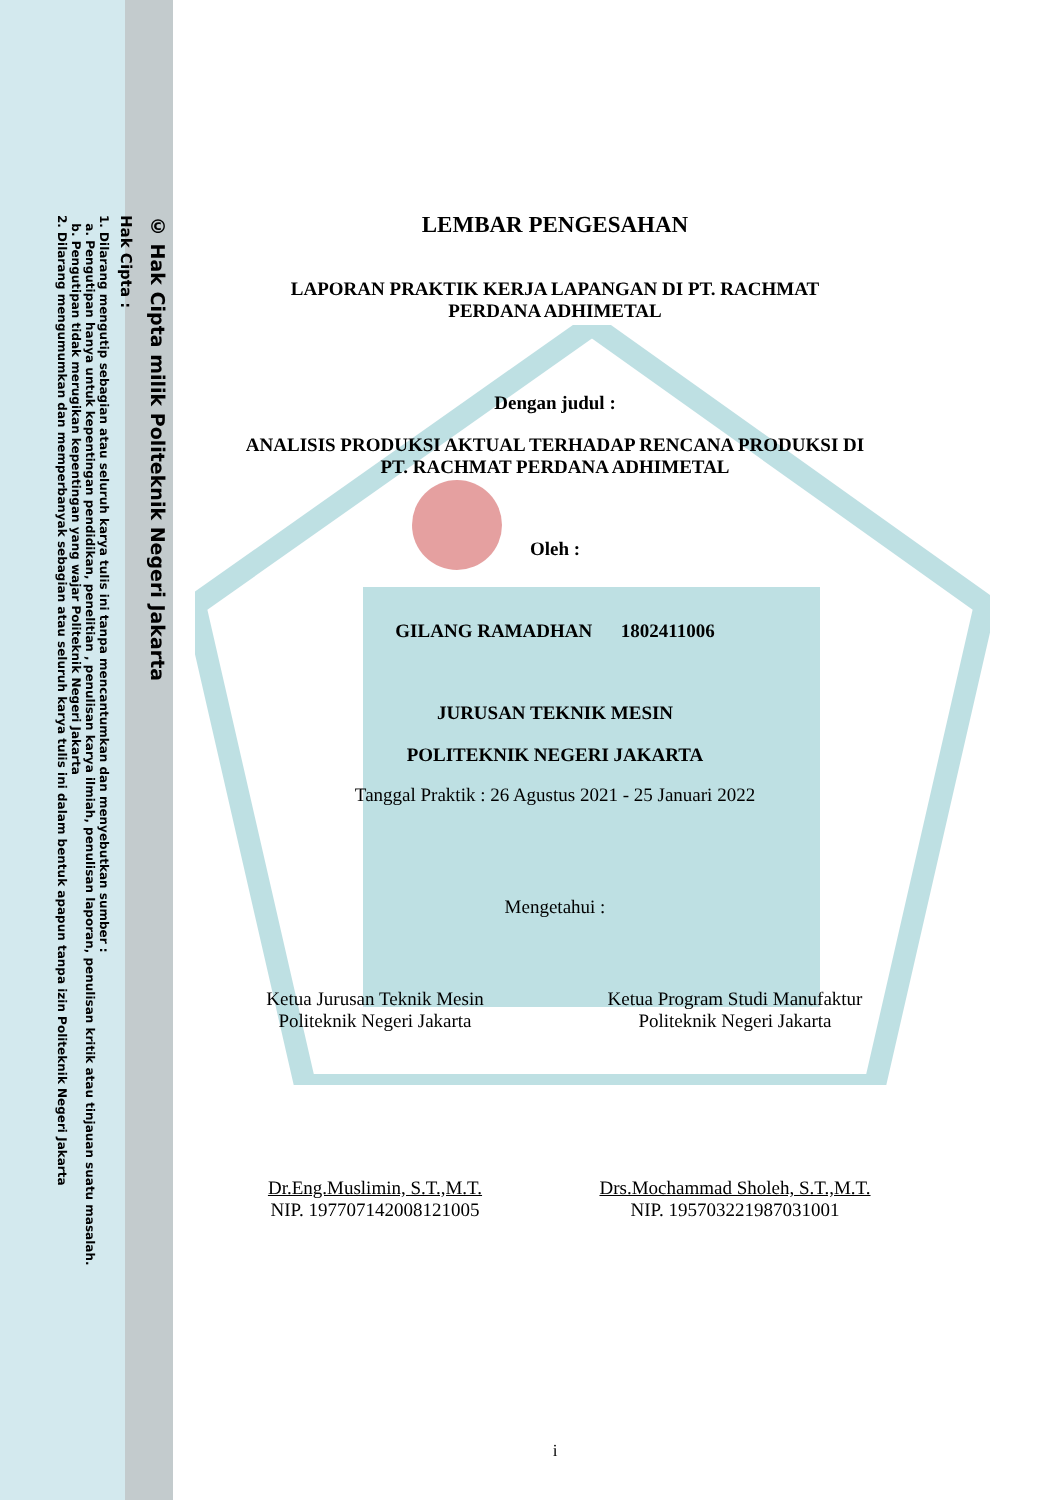© Hak Cipta milik Politeknik Negeri Jakarta
Hak Cipta :
1. Dilarang mengutip sebagian atau seluruh karya tulis ini tanpa mencantumkan dan menyebutkan sumber :
a. Pengutipan hanya untuk kepentingan pendidikan, penelitian , penulisan karya ilmiah, penulisan laporan, penulisan kritik atau tinjauan suatu masalah.
b. Pengutipan tidak merugikan kepentingan yang wajar Politeknik Negeri Jakarta
2. Dilarang mengumumkan dan memperbanyak sebagian atau seluruh karya tulis ini dalam bentuk apapun tanpa izin Politeknik Negeri Jakarta
LEMBAR PENGESAHAN
LAPORAN PRAKTIK KERJA LAPANGAN DI PT. RACHMAT
PERDANA ADHIMETAL
Dengan judul :
ANALISIS PRODUKSI AKTUAL TERHADAP RENCANA PRODUKSI DI
PT. RACHMAT PERDANA ADHIMETAL
Oleh :
GILANG RAMADHAN 1802411006
JURUSAN TEKNIK MESIN
POLITEKNIK NEGERI JAKARTA
Tanggal Praktik : 26 Agustus 2021 - 25 Januari 2022
Mengetahui :
Ketua Jurusan Teknik Mesin
Politeknik Negeri Jakarta
Dr.Eng.Muslimin, S.T.,M.T.
NIP. 197707142008121005
Ketua Program Studi Manufaktur
Politeknik Negeri Jakarta
Drs.Mochammad Sholeh, S.T.,M.T.
NIP. 195703221987031001
i